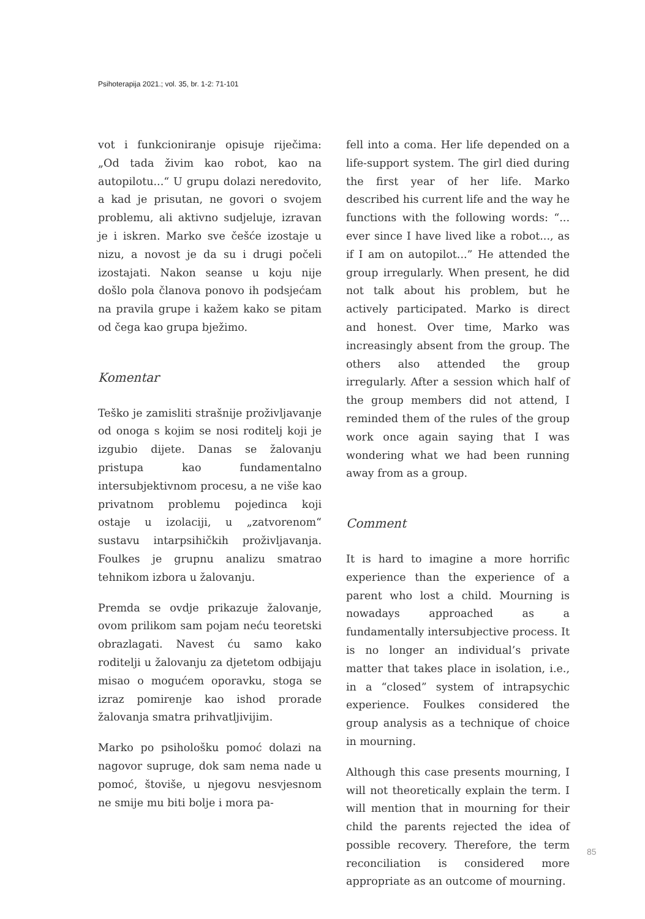Psihoterapija 2021.; vol. 35, br. 1-2: 71-101
vot i funkcioniranje opisuje riječima: „Od tada živim kao robot, kao na autopilotu...“ U grupu dolazi neredovito, a kad je prisutan, ne govori o svojem problemu, ali aktivno sudjeluje, izravan je i iskren. Marko sve češće izostaje u nizu, a novost je da su i drugi počeli izostajati. Nakon seanse u koju nije došlo pola članova ponovo ih podsjećam na pravila grupe i kažem kako se pitam od čega kao grupa bježimo.
Komentar
Teško je zamisliti strašnije proživljavanje od onoga s kojim se nosi roditelj koji je izgubio dijete. Danas se žalovanju pristupa kao fundamentalno intersubjektivnom procesu, a ne više kao privatnom problemu pojedinca koji ostaje u izolaciji, u „zatvorenom“ sustavu intarpsihičkih proživljavanja. Foulkes je grupnu analizu smatrao tehnikom izbora u žalovanju.
Premda se ovdje prikazuje žalovanje, ovom prilikom sam pojam neću teoretski obrazlagati. Navest ću samo kako roditelji u žalovanju za djetetom odbijaju misao o mogućem oporavku, stoga se izraz pomirenje kao ishod prorade žalovanja smatra prihvatljivijim.
Marko po psihološku pomoć dolazi na nagovor supruge, dok sam nema nade u pomoć, štoviše, u njegovu nesvjesnom ne smije mu biti bolje i mora pa-
fell into a coma. Her life depended on a life-support system. The girl died during the first year of her life. Marko described his current life and the way he functions with the following words: “... ever since I have lived like a robot..., as if I am on autopilot...” He attended the group irregularly. When present, he did not talk about his problem, but he actively participated. Marko is direct and honest. Over time, Marko was increasingly absent from the group. The others also attended the group irregularly. After a session which half of the group members did not attend, I reminded them of the rules of the group work once again saying that I was wondering what we had been running away from as a group.
Comment
It is hard to imagine a more horrific experience than the experience of a parent who lost a child. Mourning is nowadays approached as a fundamentally intersubjective process. It is no longer an individual’s private matter that takes place in isolation, i.e., in a “closed” system of intrapsychic experience. Foulkes considered the group analysis as a technique of choice in mourning.
Although this case presents mourning, I will not theoretically explain the term. I will mention that in mourning for their child the parents rejected the idea of possible recovery. Therefore, the term reconciliation is considered more appropriate as an outcome of mourning.
85